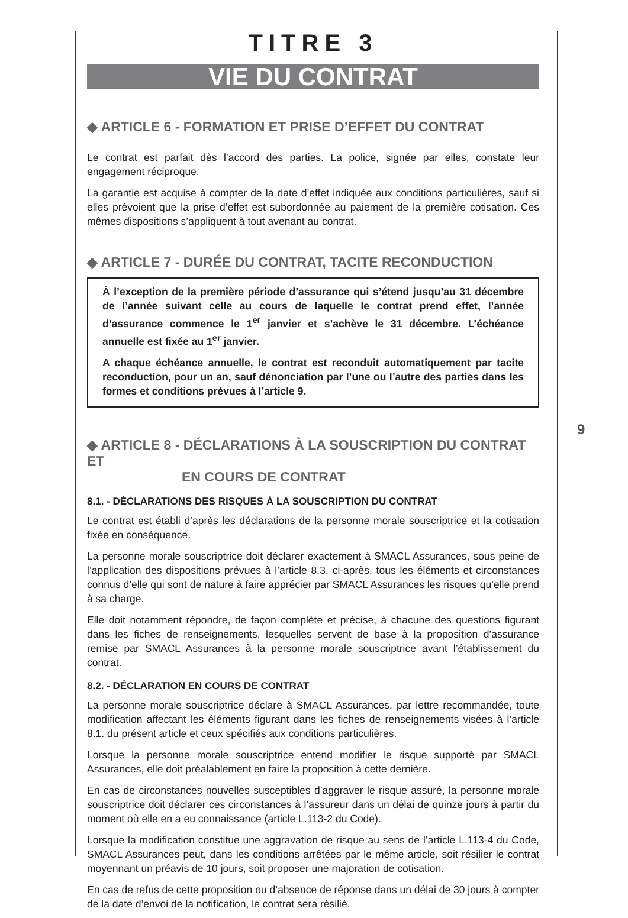TITRE 3
VIE DU CONTRAT
◆ ARTICLE 6 - FORMATION ET PRISE D’EFFET DU CONTRAT
Le contrat est parfait dès l’accord des parties. La police, signée par elles, constate leur engagement réciproque.
La garantie est acquise à compter de la date d’effet indiquée aux conditions particulières, sauf si elles prévoient que la prise d’effet est subordonnée au paiement de la première cotisation. Ces mêmes dispositions s’appliquent à tout avenant au contrat.
◆ ARTICLE 7 - DURÉE DU CONTRAT, TACITE RECONDUCTION
À l’exception de la première période d’assurance qui s’étend jusqu’au 31 décembre de l’année suivant celle au cours de laquelle le contrat prend effet, l’année d’assurance commence le 1<sup>er</sup> janvier et s’achève le 31 décembre. L’échéance annuelle est fixée au 1<sup>er</sup> janvier.
A chaque échéance annuelle, le contrat est reconduit automatiquement par tacite reconduction, pour un an, sauf dénonciation par l’une ou l’autre des parties dans les formes et conditions prévues à l’article 9.
◆ ARTICLE 8 - DÉCLARATIONS À LA SOUSCRIPTION DU CONTRAT ET
EN COURS DE CONTRAT
8.1. - DÉCLARATIONS DES RISQUES À LA SOUSCRIPTION DU CONTRAT
Le contrat est établi d’après les déclarations de la personne morale souscriptrice et la cotisation fixée en conséquence.
La personne morale souscriptrice doit déclarer exactement à SMACL Assurances, sous peine de l’application des dispositions prévues à l’article 8.3. ci-après, tous les éléments et circonstances connus d’elle qui sont de nature à faire apprécier par SMACL Assurances les risques qu’elle prend à sa charge.
Elle doit notamment répondre, de façon complète et précise, à chacune des questions figurant dans les fiches de renseignements, lesquelles servent de base à la proposition d’assurance remise par SMACL Assurances à la personne morale souscriptrice avant l’établissement du contrat.
8.2. - DÉCLARATION EN COURS DE CONTRAT
La personne morale souscriptrice déclare à SMACL Assurances, par lettre recommandée, toute modification affectant les éléments figurant dans les fiches de renseignements visées à l’article 8.1. du présent article et ceux spécifiés aux conditions particulières.
Lorsque la personne morale souscriptrice entend modifier le risque supporté par SMACL Assurances, elle doit préalablement en faire la proposition à cette dernière.
En cas de circonstances nouvelles susceptibles d’aggraver le risque assuré, la personne morale souscriptrice doit déclarer ces circonstances à l’assureur dans un délai de quinze jours à partir du moment où elle en a eu connaissance (article L.113-2 du Code).
Lorsque la modification constitue une aggravation de risque au sens de l’article L.113-4 du Code, SMACL Assurances peut, dans les conditions arrêtées par le même article, soit résilier le contrat moyennant un préavis de 10 jours, soit proposer une majoration de cotisation.
En cas de refus de cette proposition ou d’absence de réponse dans un délai de 30 jours à compter de la date d’envoi de la notification, le contrat sera résilié.
9